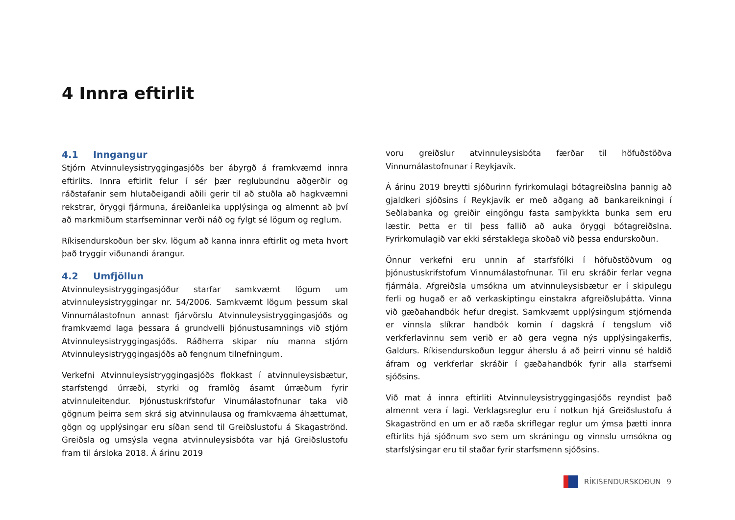4 Innra eftirlit
4.1 Inngangur
Stjórn Atvinnuleysistryggingasjóðs ber ábyrgð á framkvæmd innra eftirlits. Innra eftirlit felur í sér þær reglubundnu aðgerðir og ráðstafanir sem hlutaðeigandi aðili gerir til að stuðla að hagkvæmni rekstrar, öryggi fjármuna, áreiðanleika upplýsinga og almennt að því að markmiðum starfseminnar verði náð og fylgt sé lögum og reglum.
Ríkisendurskoðun ber skv. lögum að kanna innra eftirlit og meta hvort það tryggir viðunandi árangur.
4.2 Umfjöllun
Atvinnuleysistryggingasjóður starfar samkvæmt lögum um atvinnuleysistryggingar nr. 54/2006. Samkvæmt lögum þessum skal Vinnumálastofnun annast fjárvörslu Atvinnuleysistryggingasjóðs og framkvæmd laga þessara á grundvelli þjónustusamnings við stjórn Atvinnuleysistryggingasjóðs. Ráðherra skipar níu manna stjórn Atvinnuleysistryggingasjóðs að fengnum tilnefningum.
Verkefni Atvinnuleysistryggingasjóðs flokkast í atvinnuleysisbætur, starfstengd úrræði, styrki og framlög ásamt úrræðum fyrir atvinnuleitendur. Þjónustuskrifstofur Vinumálastofnunar taka við gögnum þeirra sem skrá sig atvinnulausa og framkvæma áhættumat, gögn og upplýsingar eru síðan send til Greiðslustofu á Skagaströnd. Greiðsla og umsýsla vegna atvinnuleysisbóta var hjá Greiðslustofu fram til ársloka 2018. Á árinu 2019
voru greiðslur atvinnuleysisbóta færðar til höfuðstöðva Vinnumálastofnunar í Reykjavík.
Á árinu 2019 breytti sjóðurinn fyrirkomulagi bótagreiðslna þannig að gjaldkeri sjóðsins í Reykjavík er með aðgang að bankareikningi í Seðlabanka og greiðir eingöngu fasta samþykkta bunka sem eru læstir. Þetta er til þess fallið að auka öryggi bótagreiðslna. Fyrirkomulagið var ekki sérstaklega skoðað við þessa endurskoðun.
Önnur verkefni eru unnin af starfsfólki í höfuðstöðvum og þjónustuskrifstofum Vinnumálastofnunar. Til eru skráðir ferlar vegna fjármála. Afgreiðsla umsókna um atvinnuleysisbætur er í skipulegu ferli og hugað er að verkaskiptingu einstakra afgreiðsluþátta. Vinna við gæðahandbók hefur dregist. Samkvæmt upplýsingum stjórnenda er vinnsla slíkrar handbók komin í dagskrá í tengslum við verkferlavinnu sem verið er að gera vegna nýs upplýsingakerfis, Galdurs. Ríkisendurskoðun leggur áherslu á að þeirri vinnu sé haldið áfram og verkferlar skráðir í gæðahandbók fyrir alla starfsemi sjóðsins.
Við mat á innra eftirliti Atvinnuleysistryggingasjóðs reyndist það almennt vera í lagi. Verklagsreglur eru í notkun hjá Greiðslustofu á Skagaströnd en um er að ræða skriflegar reglur um ýmsa þætti innra eftirlits hjá sjóðnum svo sem um skráningu og vinnslu umsókna og starfslýsingar eru til staðar fyrir starfsmenn sjóðsins.
RÍKISENDURSKOÐUN 9